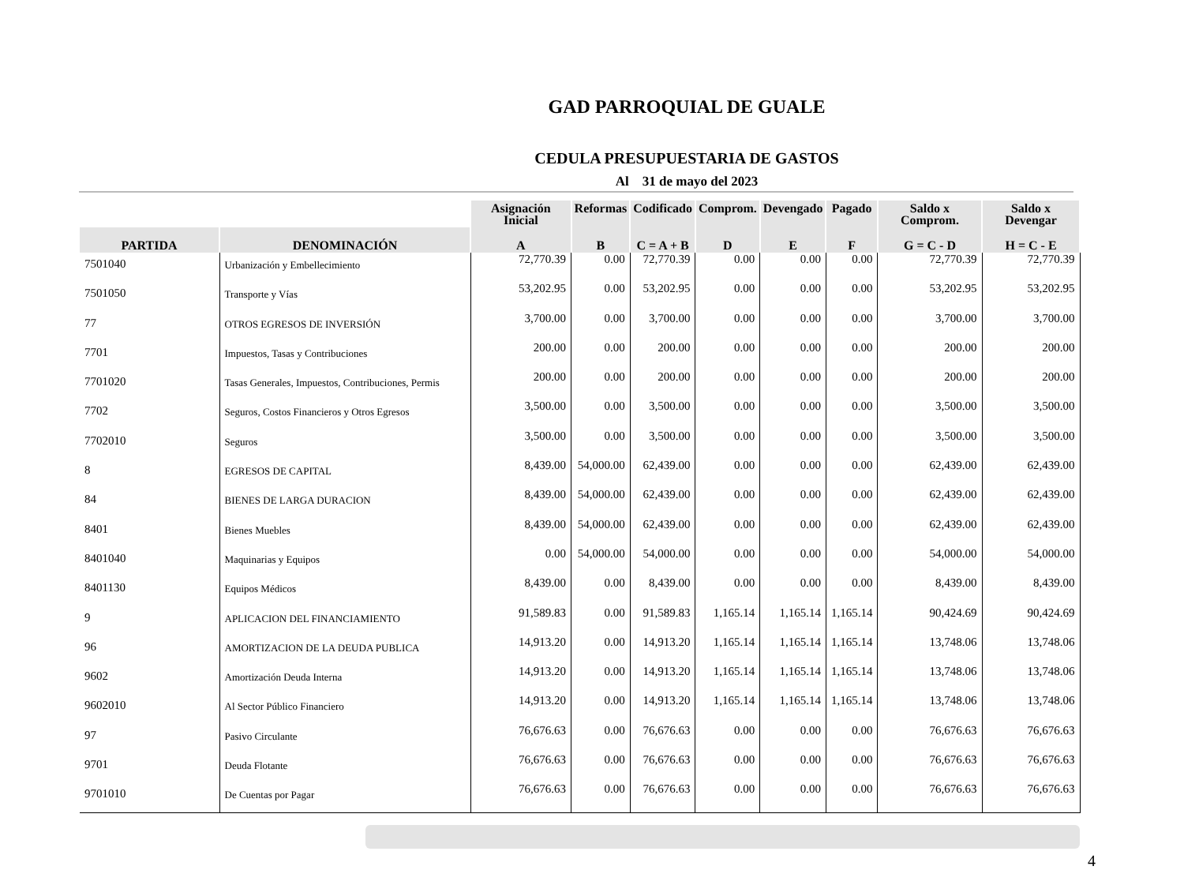GAD PARROQUIAL DE GUALE
CEDULA PRESUPUESTARIA DE GASTOS
Al 31 de mayo del 2023
| | | Asignación Inicial | Reformas | Codificado | Comprom. | Devengado | Pagado | Saldo x Comprom. | Saldo x Devengar |
| --- | --- | --- | --- | --- | --- | --- | --- | --- | --- |
| PARTIDA | DENOMINACIÓN | A | B | C = A + B | D | E | F | G = C - D | H = C - E |
| 7501040 | Urbanización y Embellecimiento | 72,770.39 | 0.00 | 72,770.39 | 0.00 | 0.00 | 0.00 | 72,770.39 | 72,770.39 |
| 7501050 | Transporte y Vías | 53,202.95 | 0.00 | 53,202.95 | 0.00 | 0.00 | 0.00 | 53,202.95 | 53,202.95 |
| 77 | OTROS EGRESOS DE INVERSIÓN | 3,700.00 | 0.00 | 3,700.00 | 0.00 | 0.00 | 0.00 | 3,700.00 | 3,700.00 |
| 7701 | Impuestos, Tasas y Contribuciones | 200.00 | 0.00 | 200.00 | 0.00 | 0.00 | 0.00 | 200.00 | 200.00 |
| 7701020 | Tasas Generales, Impuestos, Contribuciones, Permis | 200.00 | 0.00 | 200.00 | 0.00 | 0.00 | 0.00 | 200.00 | 200.00 |
| 7702 | Seguros, Costos Financieros y Otros Egresos | 3,500.00 | 0.00 | 3,500.00 | 0.00 | 0.00 | 0.00 | 3,500.00 | 3,500.00 |
| 7702010 | Seguros | 3,500.00 | 0.00 | 3,500.00 | 0.00 | 0.00 | 0.00 | 3,500.00 | 3,500.00 |
| 8 | EGRESOS DE CAPITAL | 8,439.00 | 54,000.00 | 62,439.00 | 0.00 | 0.00 | 0.00 | 62,439.00 | 62,439.00 |
| 84 | BIENES DE LARGA DURACION | 8,439.00 | 54,000.00 | 62,439.00 | 0.00 | 0.00 | 0.00 | 62,439.00 | 62,439.00 |
| 8401 | Bienes Muebles | 8,439.00 | 54,000.00 | 62,439.00 | 0.00 | 0.00 | 0.00 | 62,439.00 | 62,439.00 |
| 8401040 | Maquinarias y Equipos | 0.00 | 54,000.00 | 54,000.00 | 0.00 | 0.00 | 0.00 | 54,000.00 | 54,000.00 |
| 8401130 | Equipos Médicos | 8,439.00 | 0.00 | 8,439.00 | 0.00 | 0.00 | 0.00 | 8,439.00 | 8,439.00 |
| 9 | APLICACION DEL FINANCIAMIENTO | 91,589.83 | 0.00 | 91,589.83 | 1,165.14 | 1,165.14 | 1,165.14 | 90,424.69 | 90,424.69 |
| 96 | AMORTIZACION DE LA DEUDA PUBLICA | 14,913.20 | 0.00 | 14,913.20 | 1,165.14 | 1,165.14 | 1,165.14 | 13,748.06 | 13,748.06 |
| 9602 | Amortización Deuda Interna | 14,913.20 | 0.00 | 14,913.20 | 1,165.14 | 1,165.14 | 1,165.14 | 13,748.06 | 13,748.06 |
| 9602010 | Al Sector Público Financiero | 14,913.20 | 0.00 | 14,913.20 | 1,165.14 | 1,165.14 | 1,165.14 | 13,748.06 | 13,748.06 |
| 97 | Pasivo Circulante | 76,676.63 | 0.00 | 76,676.63 | 0.00 | 0.00 | 0.00 | 76,676.63 | 76,676.63 |
| 9701 | Deuda Flotante | 76,676.63 | 0.00 | 76,676.63 | 0.00 | 0.00 | 0.00 | 76,676.63 | 76,676.63 |
| 9701010 | De Cuentas por Pagar | 76,676.63 | 0.00 | 76,676.63 | 0.00 | 0.00 | 0.00 | 76,676.63 | 76,676.63 |
4